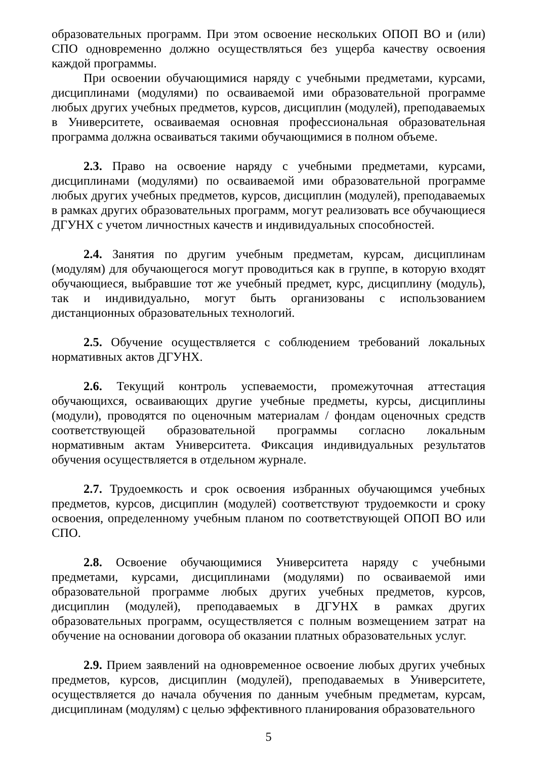образовательных программ. При этом освоение нескольких ОПОП ВО и (или) СПО одновременно должно осуществляться без ущерба качеству освоения каждой программы.
При освоении обучающимися наряду с учебными предметами, курсами, дисциплинами (модулями) по осваиваемой ими образовательной программе любых других учебных предметов, курсов, дисциплин (модулей), преподаваемых в Университете, осваиваемая основная профессиональная образовательная программа должна осваиваться такими обучающимися в полном объеме.
2.3. Право на освоение наряду с учебными предметами, курсами, дисциплинами (модулями) по осваиваемой ими образовательной программе любых других учебных предметов, курсов, дисциплин (модулей), преподаваемых в рамках других образовательных программ, могут реализовать все обучающиеся ДГУНХ с учетом личностных качеств и индивидуальных способностей.
2.4. Занятия по другим учебным предметам, курсам, дисциплинам (модулям) для обучающегося могут проводиться как в группе, в которую входят обучающиеся, выбравшие тот же учебный предмет, курс, дисциплину (модуль), так и индивидуально, могут быть организованы с использованием дистанционных образовательных технологий.
2.5. Обучение осуществляется с соблюдением требований локальных нормативных актов ДГУНХ.
2.6. Текущий контроль успеваемости, промежуточная аттестация обучающихся, осваивающих другие учебные предметы, курсы, дисциплины (модули), проводятся по оценочным материалам / фондам оценочных средств соответствующей образовательной программы согласно локальным нормативным актам Университета. Фиксация индивидуальных результатов обучения осуществляется в отдельном журнале.
2.7. Трудоемкость и срок освоения избранных обучающимся учебных предметов, курсов, дисциплин (модулей) соответствуют трудоемкости и сроку освоения, определенному учебным планом по соответствующей ОПОП ВО или СПО.
2.8. Освоение обучающимися Университета наряду с учебными предметами, курсами, дисциплинами (модулями) по осваиваемой ими образовательной программе любых других учебных предметов, курсов, дисциплин (модулей), преподаваемых в ДГУНХ в рамках других образовательных программ, осуществляется с полным возмещением затрат на обучение на основании договора об оказании платных образовательных услуг.
2.9. Прием заявлений на одновременное освоение любых других учебных предметов, курсов, дисциплин (модулей), преподаваемых в Университете, осуществляется до начала обучения по данным учебным предметам, курсам, дисциплинам (модулям) с целью эффективного планирования образовательного
5